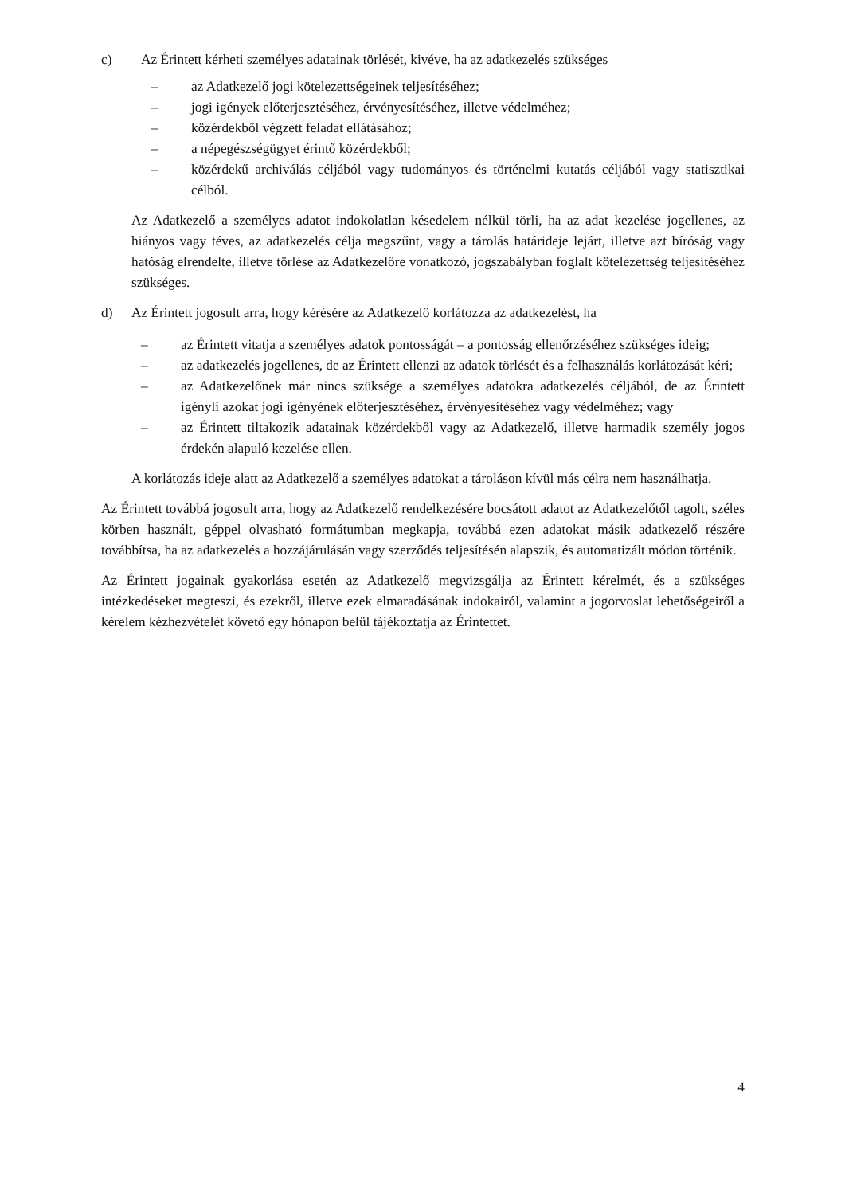c) Az Érintett kérheti személyes adatainak törlését, kivéve, ha az adatkezelés szükséges
– az Adatkezelő jogi kötelezettségeinek teljesítéséhez;
– jogi igények előterjesztéséhez, érvényesítéséhez, illetve védelméhez;
– közérdekből végzett feladat ellátásához;
– a népegészségügyet érintő közérdekből;
– közérdekű archiválás céljából vagy tudományos és történelmi kutatás céljából vagy statisztikai célból.
Az Adatkezelő a személyes adatot indokolatlan késedelem nélkül törli, ha az adat kezelése jogellenes, az hiányos vagy téves, az adatkezelés célja megszűnt, vagy a tárolás határideje lejárt, illetve azt bíróság vagy hatóság elrendelte, illetve törlése az Adatkezelőre vonatkozó, jogszabályban foglalt kötelezettség teljesítéséhez szükséges.
d) Az Érintett jogosult arra, hogy kérésére az Adatkezelő korlátozza az adatkezelést, ha
– az Érintett vitatja a személyes adatok pontosságát – a pontosság ellenőrzéséhez szükséges ideig;
– az adatkezelés jogellenes, de az Érintett ellenzi az adatok törlését és a felhasználás korlátozását kéri;
– az Adatkezelőnek már nincs szüksége a személyes adatokra adatkezelés céljából, de az Érintett igényli azokat jogi igényének előterjesztéséhez, érvényesítéséhez vagy védelméhez; vagy
– az Érintett tiltakozik adatainak közérdekből vagy az Adatkezelő, illetve harmadik személy jogos érdekén alapuló kezelése ellen.
A korlátozás ideje alatt az Adatkezelő a személyes adatokat a tároláson kívül más célra nem használhatja.
Az Érintett továbbá jogosult arra, hogy az Adatkezelő rendelkezésére bocsátott adatot az Adatkezelőtől tagolt, széles körben használt, géppel olvasható formátumban megkapja, továbbá ezen adatokat másik adatkezelő részére továbbítsa, ha az adatkezelés a hozzájárulásán vagy szerződés teljesítésén alapszik, és automatizált módon történik.
Az Érintett jogainak gyakorlása esetén az Adatkezelő megvizsgálja az Érintett kérelmét, és a szükséges intézkedéseket megteszi, és ezekről, illetve ezek elmaradásának indokairól, valamint a jogorvoslat lehetőségeiről a kérelem kézhezvételét követő egy hónapon belül tájékoztatja az Érintettet.
4